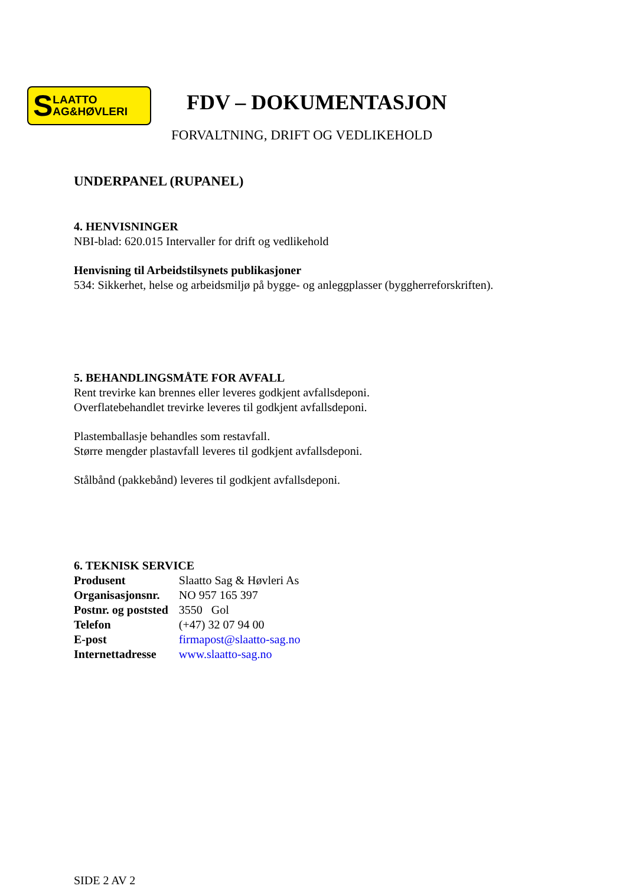S LAATTO
AG&HØVLERI
FDV – DOKUMENTASJON
FORVALTNING, DRIFT OG VEDLIKEHOLD
UNDERPANEL (RUPANEL)
4. HENVISNINGER
NBI-blad: 620.015 Intervaller for drift og vedlikehold
Henvisning til Arbeidstilsynets publikasjoner
534: Sikkerhet, helse og arbeidsmiljø på bygge- og anleggplasser (byggherreforskriften).
5. BEHANDLINGSMÅTE FOR AVFALL
Rent trevirke kan brennes eller leveres godkjent avfallsdeponi.
Overflatebehandlet trevirke leveres til godkjent avfallsdeponi.
Plastemballasje behandles som restavfall.
Større mengder plastavfall leveres til godkjent avfallsdeponi.
Stålbånd (pakkebånd) leveres til godkjent avfallsdeponi.
6. TEKNISK SERVICE
| Produsent | Slaatto Sag & Høvleri As |
| Organisasjonsnr. | NO 957 165 397 |
| Postnr. og poststed | 3550 Gol |
| Telefon | (+47) 32 07 94 00 |
| E-post | firmapost@slaatto-sag.no |
| Internettadresse | www.slaatto-sag.no |
SIDE 2 AV 2